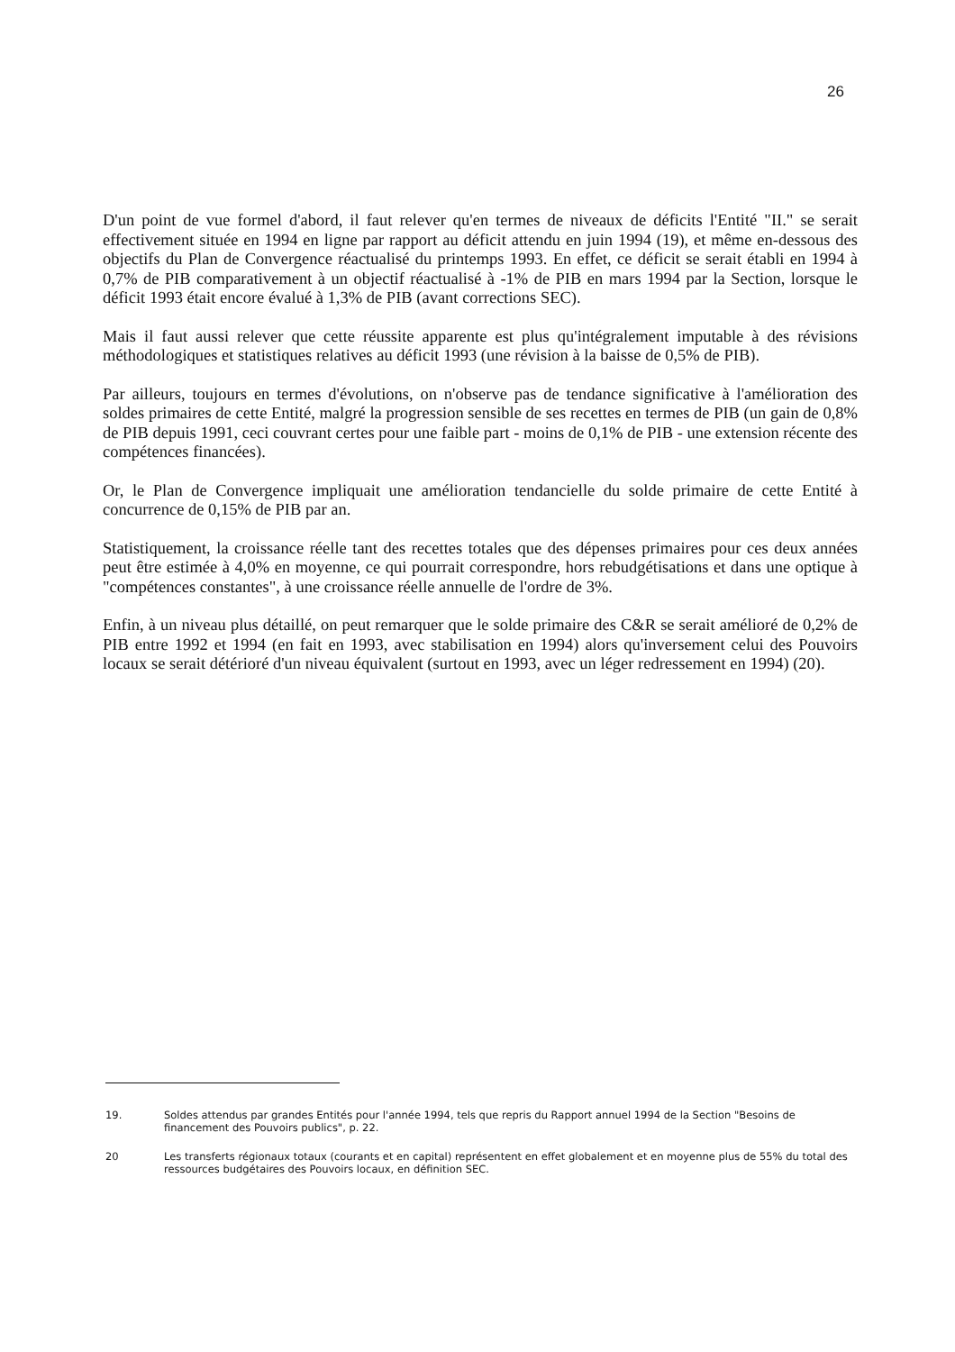26
D'un point de vue formel d'abord, il faut relever qu'en termes de niveaux de déficits l'Entité "II." se serait effectivement située en 1994 en ligne par rapport au déficit attendu en juin 1994 (19), et même en-dessous des objectifs du Plan de Convergence réactualisé du printemps 1993. En effet, ce déficit se serait établi en 1994 à 0,7% de PIB comparativement à un objectif réactualisé à -1% de PIB en mars 1994 par la Section, lorsque le déficit 1993 était encore évalué à 1,3% de PIB (avant corrections SEC).
Mais il faut aussi relever que cette réussite apparente est plus qu'intégralement imputable à des révisions méthodologiques et statistiques relatives au déficit 1993 (une révision à la baisse de 0,5% de PIB).
Par ailleurs, toujours en termes d'évolutions, on n'observe pas de tendance significative à l'amélioration des soldes primaires de cette Entité, malgré la progression sensible de ses recettes en termes de PIB (un gain de 0,8% de PIB depuis 1991, ceci couvrant certes pour une faible part - moins de 0,1% de PIB - une extension récente des compétences financées).
Or, le Plan de Convergence impliquait une amélioration tendancielle du solde primaire de cette Entité à concurrence de 0,15% de PIB par an.
Statistiquement, la croissance réelle tant des recettes totales que des dépenses primaires pour ces deux années peut être estimée à 4,0% en moyenne, ce qui pourrait correspondre, hors rebudgétisations et dans une optique à "compétences constantes", à une croissance réelle annuelle de l'ordre de 3%.
Enfin, à un niveau plus détaillé, on peut remarquer que le solde primaire des C&R se serait amélioré de 0,2% de PIB entre 1992 et 1994 (en fait en 1993, avec stabilisation en 1994) alors qu'inversement celui des Pouvoirs locaux se serait détérioré d'un niveau équivalent (surtout en 1993, avec un léger redressement en 1994) (20).
19. Soldes attendus par grandes Entités pour l'année 1994, tels que repris du Rapport annuel 1994 de la Section "Besoins de financement des Pouvoirs publics", p. 22.
20 Les transferts régionaux totaux (courants et en capital) représentent en effet globalement et en moyenne plus de 55% du total des ressources budgétaires des Pouvoirs locaux, en définition SEC.